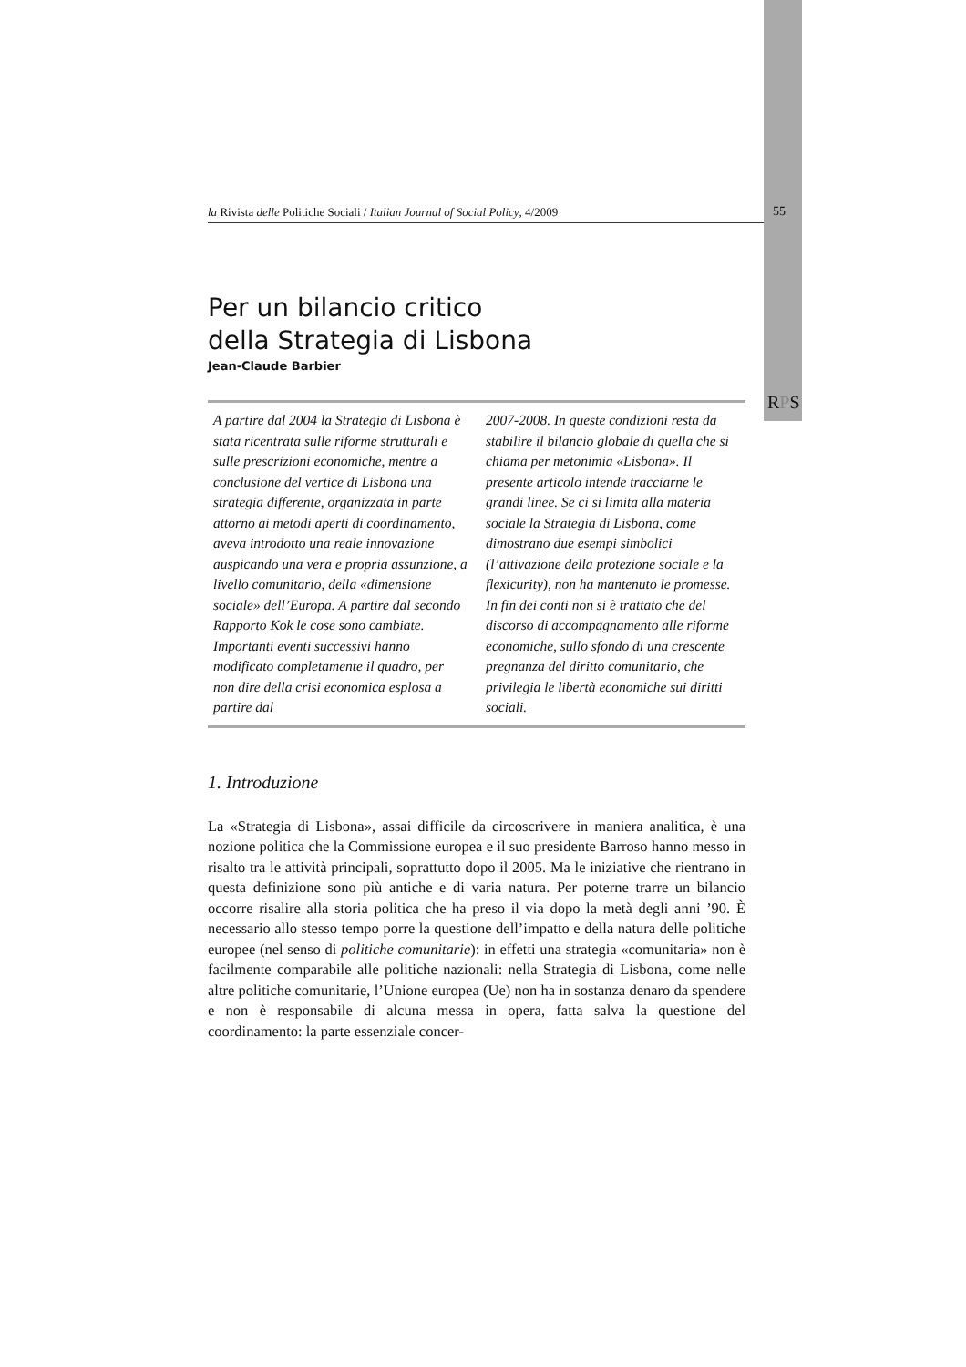la Rivista delle Politiche Sociali / Italian Journal of Social Policy, 4/2009 55
RPS
Per un bilancio critico
della Strategia di Lisbona
Jean-Claude Barbier
A partire dal 2004 la Strategia di Lisbona è stata ricentrata sulle riforme strutturali e sulle prescrizioni economiche, mentre a conclusione del vertice di Lisbona una strategia differente, organizzata in parte attorno ai metodi aperti di coordinamento, aveva introdotto una reale innovazione auspicando una vera e propria assunzione, a livello comunitario, della «dimensione sociale» dell’Europa. A partire dal secondo Rapporto Kok le cose sono cambiate. Importanti eventi successivi hanno modificato completamente il quadro, per non dire della crisi economica esplosa a partire dal
2007-2008. In queste condizioni resta da stabilire il bilancio globale di quella che si chiama per metonimia «Lisbona». Il presente articolo intende tracciarne le grandi linee. Se ci si limita alla materia sociale la Strategia di Lisbona, come dimostrano due esempi simbolici (l’attivazione della protezione sociale e la flexicurity), non ha mantenuto le promesse. In fin dei conti non si è trattato che del discorso di accompagnamento alle riforme economiche, sullo sfondo di una crescente pregnanza del diritto comunitario, che privilegia le libertà economiche sui diritti sociali.
1. Introduzione
La «Strategia di Lisbona», assai difficile da circoscrivere in maniera analitica, è una nozione politica che la Commissione europea e il suo presidente Barroso hanno messo in risalto tra le attività principali, soprattutto dopo il 2005. Ma le iniziative che rientrano in questa definizione sono più antiche e di varia natura. Per poterne trarre un bilancio occorre risalire alla storia politica che ha preso il via dopo la metà degli anni ’90. È necessario allo stesso tempo porre la questione dell’impatto e della natura delle politiche europee (nel senso di politiche comunitarie): in effetti una strategia «comunitaria» non è facilmente comparabile alle politiche nazionali: nella Strategia di Lisbona, come nelle altre politiche comunitarie, l’Unione europea (Ue) non ha in sostanza denaro da spendere e non è responsabile di alcuna messa in opera, fatta salva la questione del coordinamento: la parte essenziale concer-